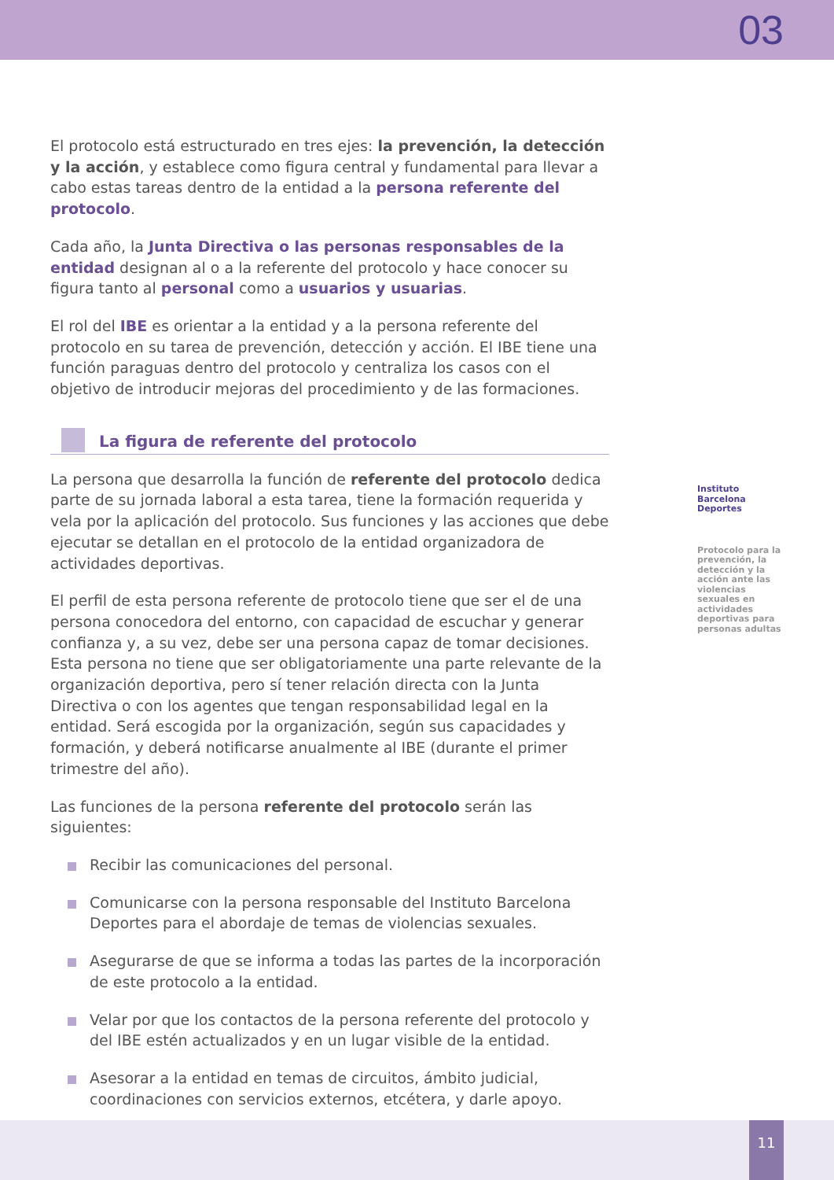03
El protocolo está estructurado en tres ejes: la prevención, la detección y la acción, y establece como figura central y fundamental para llevar a cabo estas tareas dentro de la entidad a la persona referente del protocolo.
Cada año, la Junta Directiva o las personas responsables de la entidad designan al o a la referente del protocolo y hace conocer su figura tanto al personal como a usuarios y usuarias.
El rol del IBE es orientar a la entidad y a la persona referente del protocolo en su tarea de prevención, detección y acción. El IBE tiene una función paraguas dentro del protocolo y centraliza los casos con el objetivo de introducir mejoras del procedimiento y de las formaciones.
La figura de referente del protocolo
La persona que desarrolla la función de referente del protocolo dedica parte de su jornada laboral a esta tarea, tiene la formación requerida y vela por la aplicación del protocolo. Sus funciones y las acciones que debe ejecutar se detallan en el protocolo de la entidad organizadora de actividades deportivas.
El perfil de esta persona referente de protocolo tiene que ser el de una persona conocedora del entorno, con capacidad de escuchar y generar confianza y, a su vez, debe ser una persona capaz de tomar decisiones. Esta persona no tiene que ser obligatoriamente una parte relevante de la organización deportiva, pero sí tener relación directa con la Junta Directiva o con los agentes que tengan responsabilidad legal en la entidad. Será escogida por la organización, según sus capacidades y formación, y deberá notificarse anualmente al IBE (durante el primer trimestre del año).
Las funciones de la persona referente del protocolo serán las siguientes:
Recibir las comunicaciones del personal.
Comunicarse con la persona responsable del Instituto Barcelona Deportes para el abordaje de temas de violencias sexuales.
Asegurarse de que se informa a todas las partes de la incorporación de este protocolo a la entidad.
Velar por que los contactos de la persona referente del protocolo y del IBE estén actualizados y en un lugar visible de la entidad.
Asesorar a la entidad en temas de circuitos, ámbito judicial, coordinaciones con servicios externos, etcétera, y darle apoyo.
Instituto Barcelona Deportes
Protocolo para la prevención, la detección y la acción ante las violencias sexuales en actividades deportivas para personas adultas
11